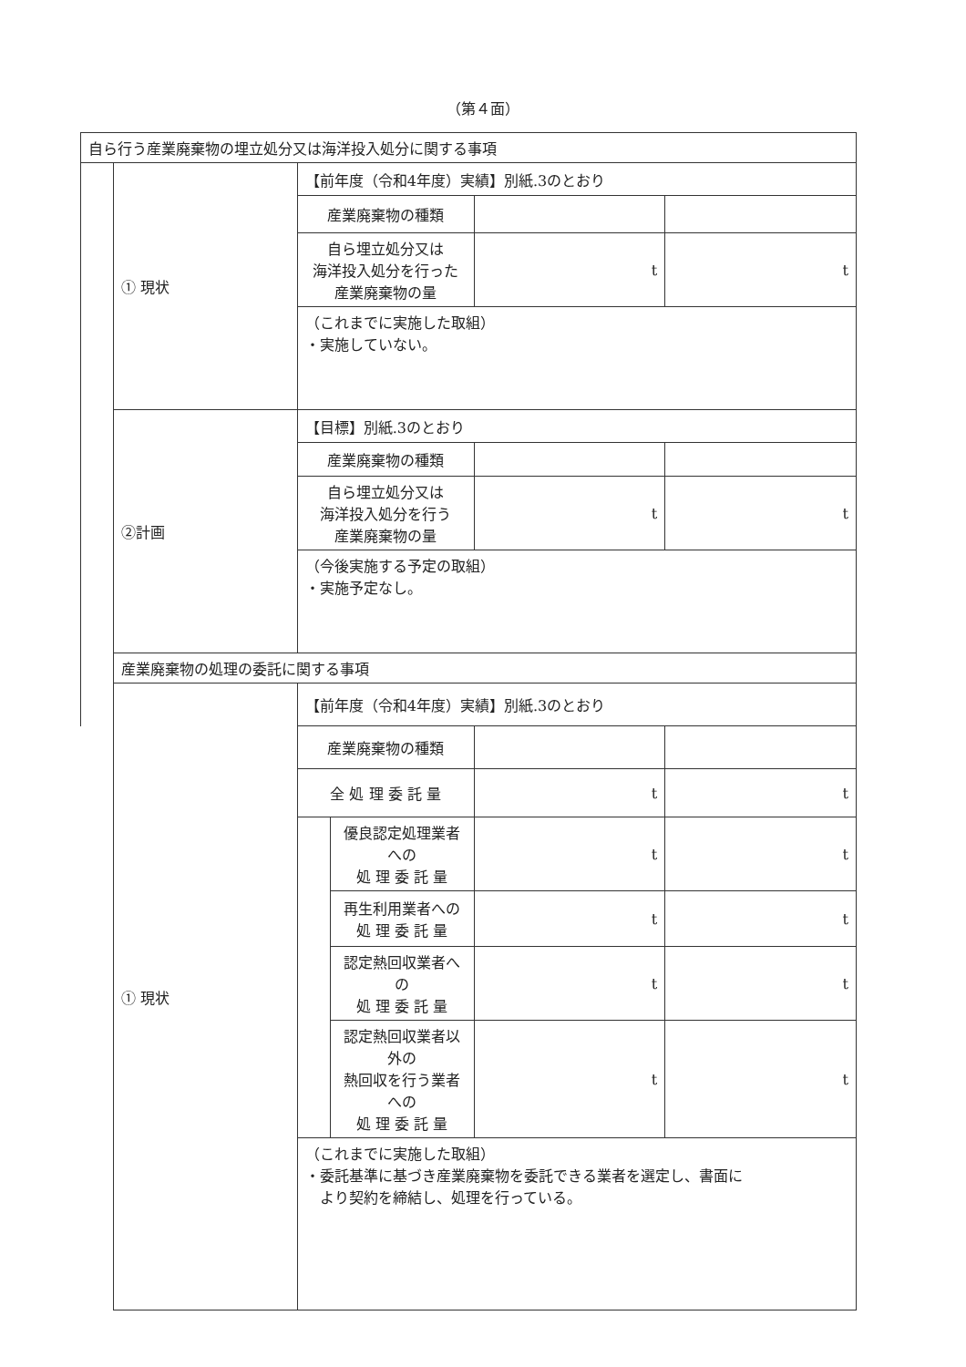（第４面）
| 自ら行う産業廃棄物の埋立処分又は海洋投入処分に関する事項 | | | | | |
| | ① 現状 | 【前年度（令和4年度）実績】別紙.3のとおり | | | |
| | | 産業廃棄物の種類 | | | |
| | | 自ら埋立処分又は 海洋投入処分を行った 産業廃棄物の量 | | t | t |
| | | （これまでに実施した取組） ・実施していない。 | | | |
| | ②計画 | 【目標】別紙.3のとおり | | | |
| | | 産業廃棄物の種類 | | | |
| | | 自ら埋立処分又は 海洋投入処分を行う 産業廃棄物の量 | | t | t |
| | | （今後実施する予定の取組） ・実施予定なし。 | | | |
| | 産業廃棄物の処理の委託に関する事項 | | | | |
| | ① 現状 | 【前年度（令和4年度）実績】別紙.3のとおり | | | |
| | | 産業廃棄物の種類 | | | |
| | | 全 処 理 委 託 量 | | t | t |
| | | | 優良認定処理業者への 処 理 委 託 量 | t | t |
| | | | 再生利用業者への 処 理 委 託 量 | t | t |
| | | | 認定熱回収業者への 処 理 委 託 量 | t | t |
| | | | 認定熱回収業者以外の 熱回収を行う業者への 処 理 委 託 量 | t | t |
| | | （これまでに実施した取組） ・委託基準に基づき産業廃棄物を委託できる業者を選定し、書面に より契約を締結し、処理を行っている。 | | | |